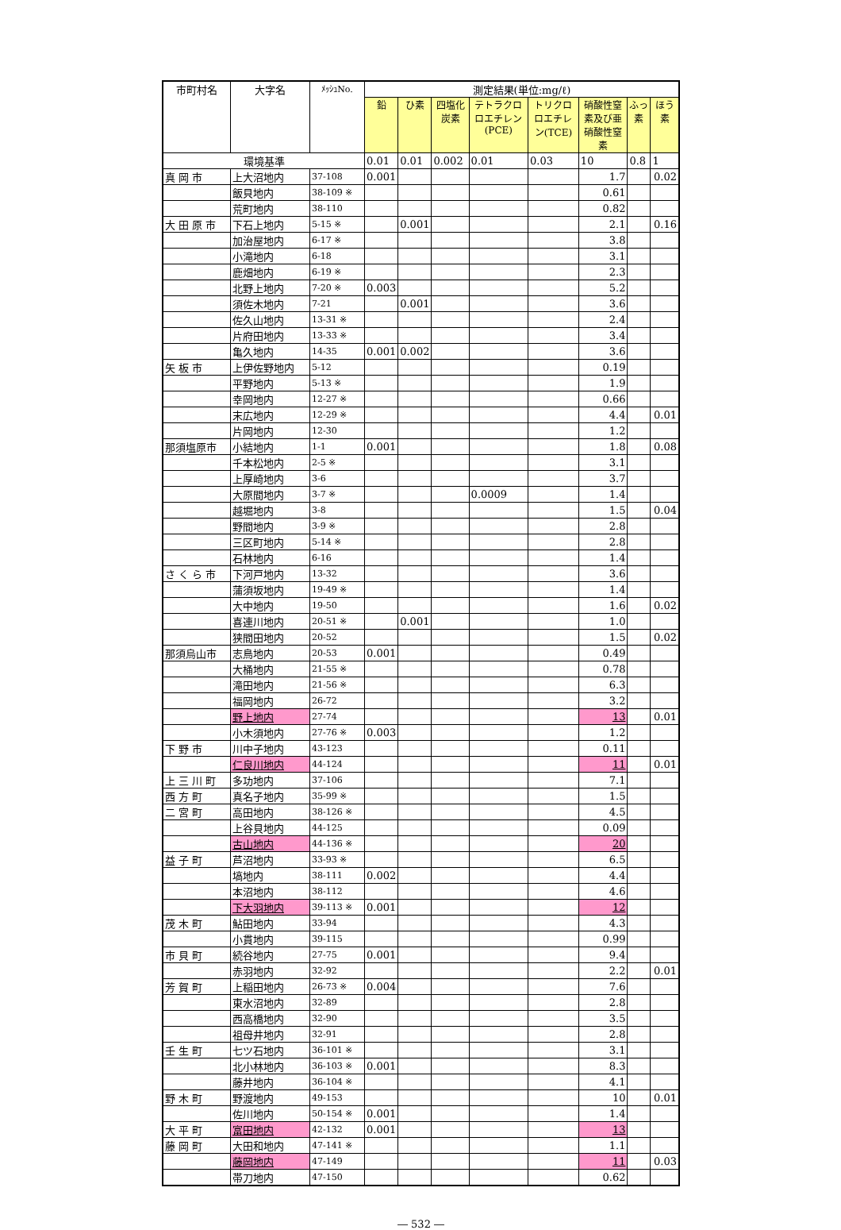| 市町村名 | 大字名 | ﾒｯｼｭNo. | 測定結果(単位:mg/ℓ) | | | | | | | |
| --- | --- | --- | --- | --- | --- | --- | --- | --- | --- | --- |
| | | | 鉛 | ひ素 | 四塩化炭素 | テトラクロロエチレン(PCE) | トリクロロエチレン(TCE) | 硝酸性窒素及び亜硝酸性窒素 | ふっ素 | ほう素 |
| 環境基準 | | | 0.01 | 0.01 | 0.002 | 0.01 | 0.03 | 10 | 0.8 | 1 |
| 真 岡 市 | 上大沼地内 | 37-108 | 0.001 | | | | | 1.7 | | 0.02 |
| | 飯貝地内 | 38-109 ※ | | | | | | 0.61 | | |
| | 荒町地内 | 38-110 | | | | | | 0.82 | | |
| 大 田 原 市 | 下石上地内 | 5-15 ※ | | 0.001 | | | | 2.1 | | 0.16 |
| | 加治屋地内 | 6-17 ※ | | | | | | 3.8 | | |
| | 小滝地内 | 6-18 | | | | | | 3.1 | | |
| | 鹿畑地内 | 6-19 ※ | | | | | | 2.3 | | |
| | 北野上地内 | 7-20 ※ | 0.003 | | | | | 5.2 | | |
| | 須佐木地内 | 7-21 | | 0.001 | | | | 3.6 | | |
| | 佐久山地内 | 13-31 ※ | | | | | | 2.4 | | |
| | 片府田地内 | 13-33 ※ | | | | | | 3.4 | | |
| | 亀久地内 | 14-35 | 0.001 | 0.002 | | | | 3.6 | | |
| 矢 板 市 | 上伊佐野地内 | 5-12 | | | | | | 0.19 | | |
| | 平野地内 | 5-13 ※ | | | | | | 1.9 | | |
| | 幸岡地内 | 12-27 ※ | | | | | | 0.66 | | |
| | 末広地内 | 12-29 ※ | | | | | | 4.4 | | 0.01 |
| | 片岡地内 | 12-30 | | | | | | 1.2 | | |
| 那須塩原市 | 小結地内 | 1-1 | 0.001 | | | | | 1.8 | | 0.08 |
| | 千本松地内 | 2-5 ※ | | | | | | 3.1 | | |
| | 上厚崎地内 | 3-6 | | | | | | 3.7 | | |
| | 大原間地内 | 3-7 ※ | | | | 0.0009 | | 1.4 | | |
| | 越堀地内 | 3-8 | | | | | | 1.5 | | 0.04 |
| | 野間地内 | 3-9 ※ | | | | | | 2.8 | | |
| | 三区町地内 | 5-14 ※ | | | | | | 2.8 | | |
| | 石林地内 | 6-16 | | | | | | 1.4 | | |
| さ く ら 市 | 下河戸地内 | 13-32 | | | | | | 3.6 | | |
| | 蒲須坂地内 | 19-49 ※ | | | | | | 1.4 | | |
| | 大中地内 | 19-50 | | | | | | 1.6 | | 0.02 |
| | 喜連川地内 | 20-51 ※ | | 0.001 | | | | 1.0 | | |
| | 狭間田地内 | 20-52 | | | | | | 1.5 | | 0.02 |
| 那須烏山市 | 志鳥地内 | 20-53 | 0.001 | | | | | 0.49 | | |
| | 大桶地内 | 21-55 ※ | | | | | | 0.78 | | |
| | 滝田地内 | 21-56 ※ | | | | | | 6.3 | | |
| | 福岡地内 | 26-72 | | | | | | 3.2 | | |
| | 野上地内 | 27-74 | | | | | | 13 | | 0.01 |
| | 小木須地内 | 27-76 ※ | 0.003 | | | | | 1.2 | | |
| 下 野 市 | 川中子地内 | 43-123 | | | | | | 0.11 | | |
| | 仁良川地内 | 44-124 | | | | | | 11 | | 0.01 |
| 上 三 川 町 | 多功地内 | 37-106 | | | | | | 7.1 | | |
| 西 方 町 | 真名子地内 | 35-99 ※ | | | | | | 1.5 | | |
| 二 宮 町 | 高田地内 | 38-126 ※ | | | | | | 4.5 | | |
| | 上谷貝地内 | 44-125 | | | | | | 0.09 | | |
| | 古山地内 | 44-136 ※ | | | | | | 20 | | |
| 益 子 町 | 芦沼地内 | 33-93 ※ | | | | | | 6.5 | | |
| | 塙地内 | 38-111 | 0.002 | | | | | 4.4 | | |
| | 本沼地内 | 38-112 | | | | | | 4.6 | | |
| | 下大羽地内 | 39-113 ※ | 0.001 | | | | | 12 | | |
| 茂 木 町 | 鮎田地内 | 33-94 | | | | | | 4.3 | | |
| | 小貫地内 | 39-115 | | | | | | 0.99 | | |
| 市 貝 町 | 続谷地内 | 27-75 | 0.001 | | | | | 9.4 | | |
| | 赤羽地内 | 32-92 | | | | | | 2.2 | | 0.01 |
| 芳 賀 町 | 上稲田地内 | 26-73 ※ | 0.004 | | | | | 7.6 | | |
| | 東水沼地内 | 32-89 | | | | | | 2.8 | | |
| | 西高橋地内 | 32-90 | | | | | | 3.5 | | |
| | 祖母井地内 | 32-91 | | | | | | 2.8 | | |
| 壬 生 町 | 七ツ石地内 | 36-101 ※ | | | | | | 3.1 | | |
| | 北小林地内 | 36-103 ※ | 0.001 | | | | | 8.3 | | |
| | 藤井地内 | 36-104 ※ | | | | | | 4.1 | | |
| 野 木 町 | 野渡地内 | 49-153 | | | | | | 10 | | 0.01 |
| | 佐川地内 | 50-154 ※ | 0.001 | | | | | 1.4 | | |
| 大 平 町 | 富田地内 | 42-132 | 0.001 | | | | | 13 | | |
| 藤 岡 町 | 大田和地内 | 47-141 ※ | | | | | | 1.1 | | |
| | 藤岡地内 | 47-149 | | | | | | 11 | | 0.03 |
| | 帯刀地内 | 47-150 | | | | | | 0.62 | | |
― 532 ―